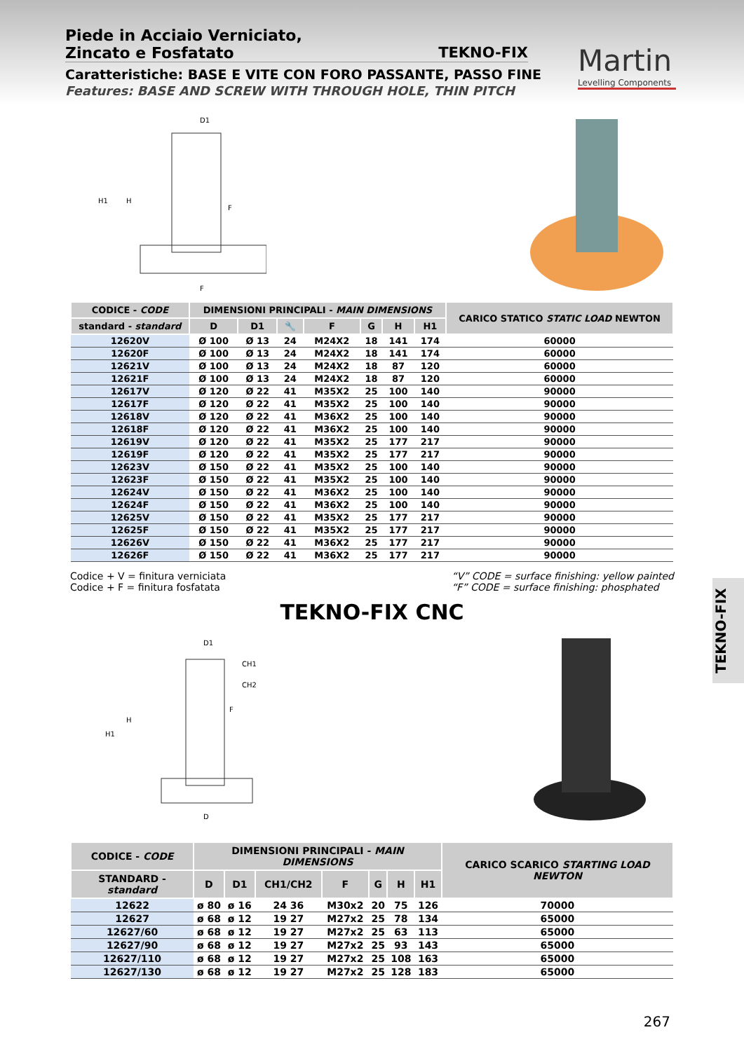Piede in Acciaio Verniciato,
Zincato e Fosfatato TEKNO-FIX
Caratteristiche: BASE E VITE CON FORO PASSANTE, PASSO FINE
Features: BASE AND SCREW WITH THROUGH HOLE, THIN PITCH
Martin
Levelling Components
H1
H
D1
F
F
| CODICE - CODE | DIMENSIONI PRINCIPALI - MAIN DIMENSIONS | | | | | | | CARICO STATICO STATIC LOAD NEWTON |
| --- | --- | --- | --- | --- | --- | --- | --- | --- |
| standard - standard | D | D1 | 🔧 | F | G | H | H1 | |
| 12620V | Ø 100 | Ø 13 | 24 | M24X2 | 18 | 141 | 174 | 60000 |
| 12620F | Ø 100 | Ø 13 | 24 | M24X2 | 18 | 141 | 174 | 60000 |
| 12621V | Ø 100 | Ø 13 | 24 | M24X2 | 18 | 87 | 120 | 60000 |
| 12621F | Ø 100 | Ø 13 | 24 | M24X2 | 18 | 87 | 120 | 60000 |
| 12617V | Ø 120 | Ø 22 | 41 | M35X2 | 25 | 100 | 140 | 90000 |
| 12617F | Ø 120 | Ø 22 | 41 | M35X2 | 25 | 100 | 140 | 90000 |
| 12618V | Ø 120 | Ø 22 | 41 | M36X2 | 25 | 100 | 140 | 90000 |
| 12618F | Ø 120 | Ø 22 | 41 | M36X2 | 25 | 100 | 140 | 90000 |
| 12619V | Ø 120 | Ø 22 | 41 | M35X2 | 25 | 177 | 217 | 90000 |
| 12619F | Ø 120 | Ø 22 | 41 | M35X2 | 25 | 177 | 217 | 90000 |
| 12623V | Ø 150 | Ø 22 | 41 | M35X2 | 25 | 100 | 140 | 90000 |
| 12623F | Ø 150 | Ø 22 | 41 | M35X2 | 25 | 100 | 140 | 90000 |
| 12624V | Ø 150 | Ø 22 | 41 | M36X2 | 25 | 100 | 140 | 90000 |
| 12624F | Ø 150 | Ø 22 | 41 | M36X2 | 25 | 100 | 140 | 90000 |
| 12625V | Ø 150 | Ø 22 | 41 | M35X2 | 25 | 177 | 217 | 90000 |
| 12625F | Ø 150 | Ø 22 | 41 | M35X2 | 25 | 177 | 217 | 90000 |
| 12626V | Ø 150 | Ø 22 | 41 | M36X2 | 25 | 177 | 217 | 90000 |
| 12626F | Ø 150 | Ø 22 | 41 | M36X2 | 25 | 177 | 217 | 90000 |
Codice + V = finitura verniciata
Codice + F = finitura fosfatata
“V” CODE = surface finishing: yellow painted
“F” CODE = surface finishing: phosphated
TEKNO-FIX CNC
H1
H
D1
CH1
CH2
F
D
| CODICE - CODE | DIMENSIONI PRINCIPALI - MAIN DIMENSIONS | | | | | | | CARICO SCARICO STARTING LOAD NEWTON |
| --- | --- | --- | --- | --- | --- | --- | --- | --- |
| STANDARD - standard | D | D1 | CH1/CH2 | F | G | H | H1 | |
| 12622 | ø 80 | ø 16 | 24 36 | M30x2 | 20 | 75 | 126 | 70000 |
| 12627 | ø 68 | ø 12 | 19 27 | M27x2 | 25 | 78 | 134 | 65000 |
| 12627/60 | ø 68 | ø 12 | 19 27 | M27x2 | 25 | 63 | 113 | 65000 |
| 12627/90 | ø 68 | ø 12 | 19 27 | M27x2 | 25 | 93 | 143 | 65000 |
| 12627/110 | ø 68 | ø 12 | 19 27 | M27x2 | 25 | 108 | 163 | 65000 |
| 12627/130 | ø 68 | ø 12 | 19 27 | M27x2 | 25 | 128 | 183 | 65000 |
TEKNO-FIX
267